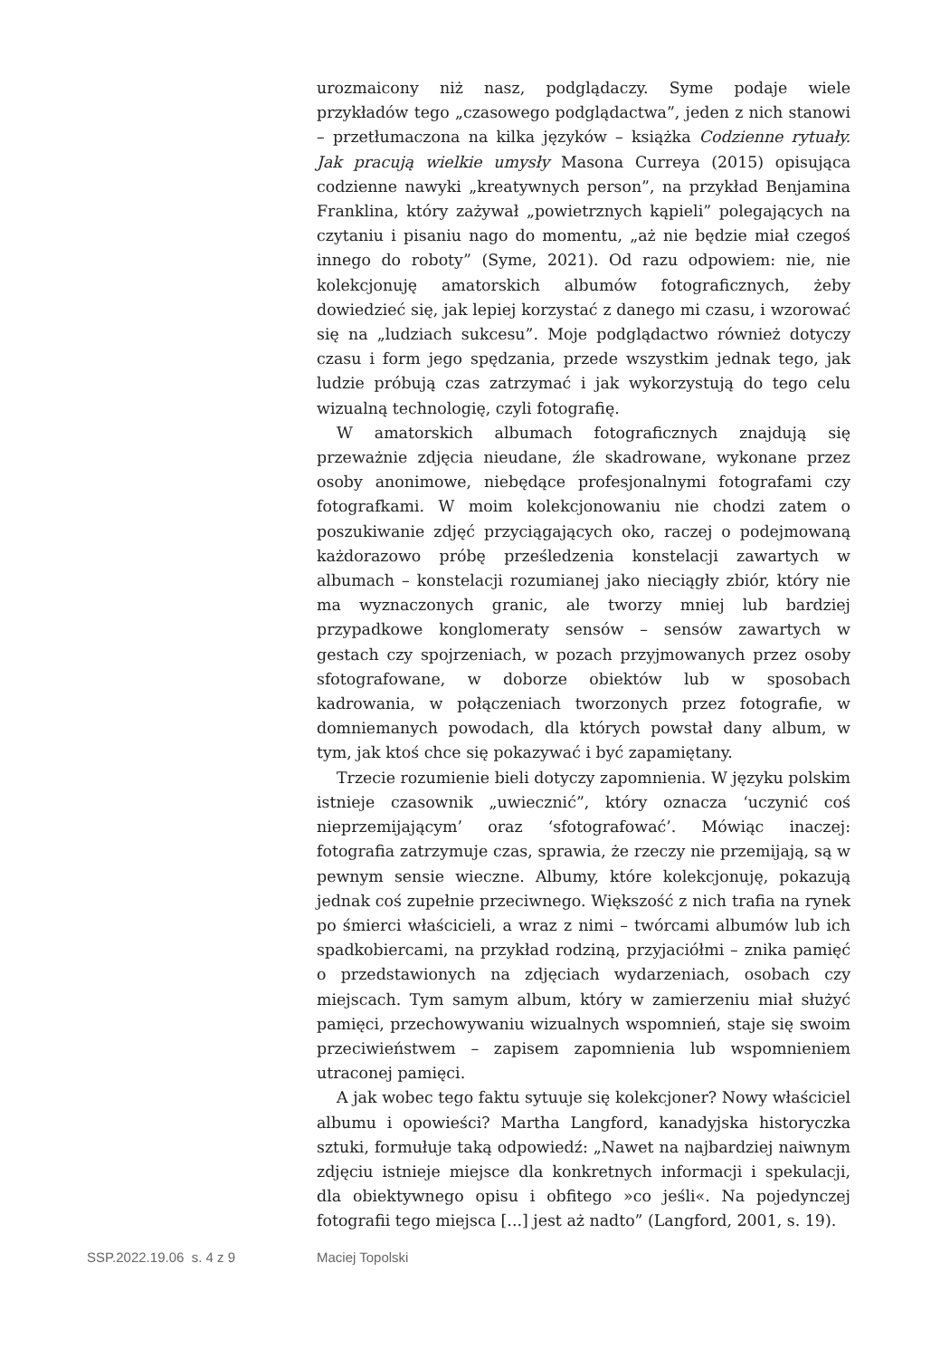urozmaicony niż nasz, podglądaczy. Syme podaje wiele przykładów tego „czasowego podglądactwa”, jeden z nich stanowi – przetłumaczona na kilka języków – książka Codzienne rytuały. Jak pracują wielkie umysły Masona Curreya (2015) opisująca codzienne nawyki „kreatywnych person”, na przykład Benjamina Franklina, który zażywał „powietrznych kąpieli” polegających na czytaniu i pisaniu nago do momentu, „aż nie będzie miał czegoś innego do roboty” (Syme, 2021). Od razu odpowiem: nie, nie kolekcjonuję amatorskich albumów fotograficznych, żeby dowiedzieć się, jak lepiej korzystać z danego mi czasu, i wzorować się na „ludziach sukcesu”. Moje podglądactwo również dotyczy czasu i form jego spędzania, przede wszystkim jednak tego, jak ludzie próbują czas zatrzymać i jak wykorzystują do tego celu wizualną technologię, czyli fotografię.
W amatorskich albumach fotograficznych znajdują się przeważnie zdjęcia nieudane, źle skadrowane, wykonane przez osoby anonimowe, niebędące profesjonalnymi fotografami czy fotografkami. W moim kolekcjonowaniu nie chodzi zatem o poszukiwanie zdjęć przyciągających oko, raczej o podejmowaną każdorazowo próbę prześledzenia konstelacji zawartych w albumach – konstelacji rozumianej jako nieciągły zbiór, który nie ma wyznaczonych granic, ale tworzy mniej lub bardziej przypadkowe konglomeraty sensów – sensów zawartych w gestach czy spojrzeniach, w pozach przyjmowanych przez osoby sfotografowane, w doborze obiektów lub w sposobach kadrowania, w połączeniach tworzonych przez fotografie, w domniemanych powodach, dla których powstał dany album, w tym, jak ktoś chce się pokazywać i być zapamiętany.
Trzecie rozumienie bieli dotyczy zapomnienia. W języku polskim istnieje czasownik „uwiecznić”, który oznacza ‘uczynić coś nieprzemijającym’ oraz ‘sfotografować’. Mówiąc inaczej: fotografia zatrzymuje czas, sprawia, że rzeczy nie przemijają, są w pewnym sensie wieczne. Albumy, które kolekcjonuję, pokazują jednak coś zupełnie przeciwnego. Większość z nich trafia na rynek po śmierci właścicieli, a wraz z nimi – twórcami albumów lub ich spadkobiercami, na przykład rodziną, przyjaciółmi – znika pamięć o przedstawionych na zdjęciach wydarzeniach, osobach czy miejscach. Tym samym album, który w zamierzeniu miał służyć pamięci, przechowywaniu wizualnych wspomnień, staje się swoim przeciwieństwem – zapisem zapomnienia lub wspomnieniem utraconej pamięci.
A jak wobec tego faktu sytuuje się kolekcjoner? Nowy właściciel albumu i opowieści? Martha Langford, kanadyjska historyczka sztuki, formułuje taką odpowiedź: „Nawet na najbardziej naiwnym zdjęciu istnieje miejsce dla konkretnych informacji i spekulacji, dla obiektywnego opisu i obfitego »co jeśli«. Na pojedynczej fotografii tego miejsca [...] jest aż nadto” (Langford, 2001, s. 19).
SSP.2022.19.06 s. 4 z 9 Maciej Topolski